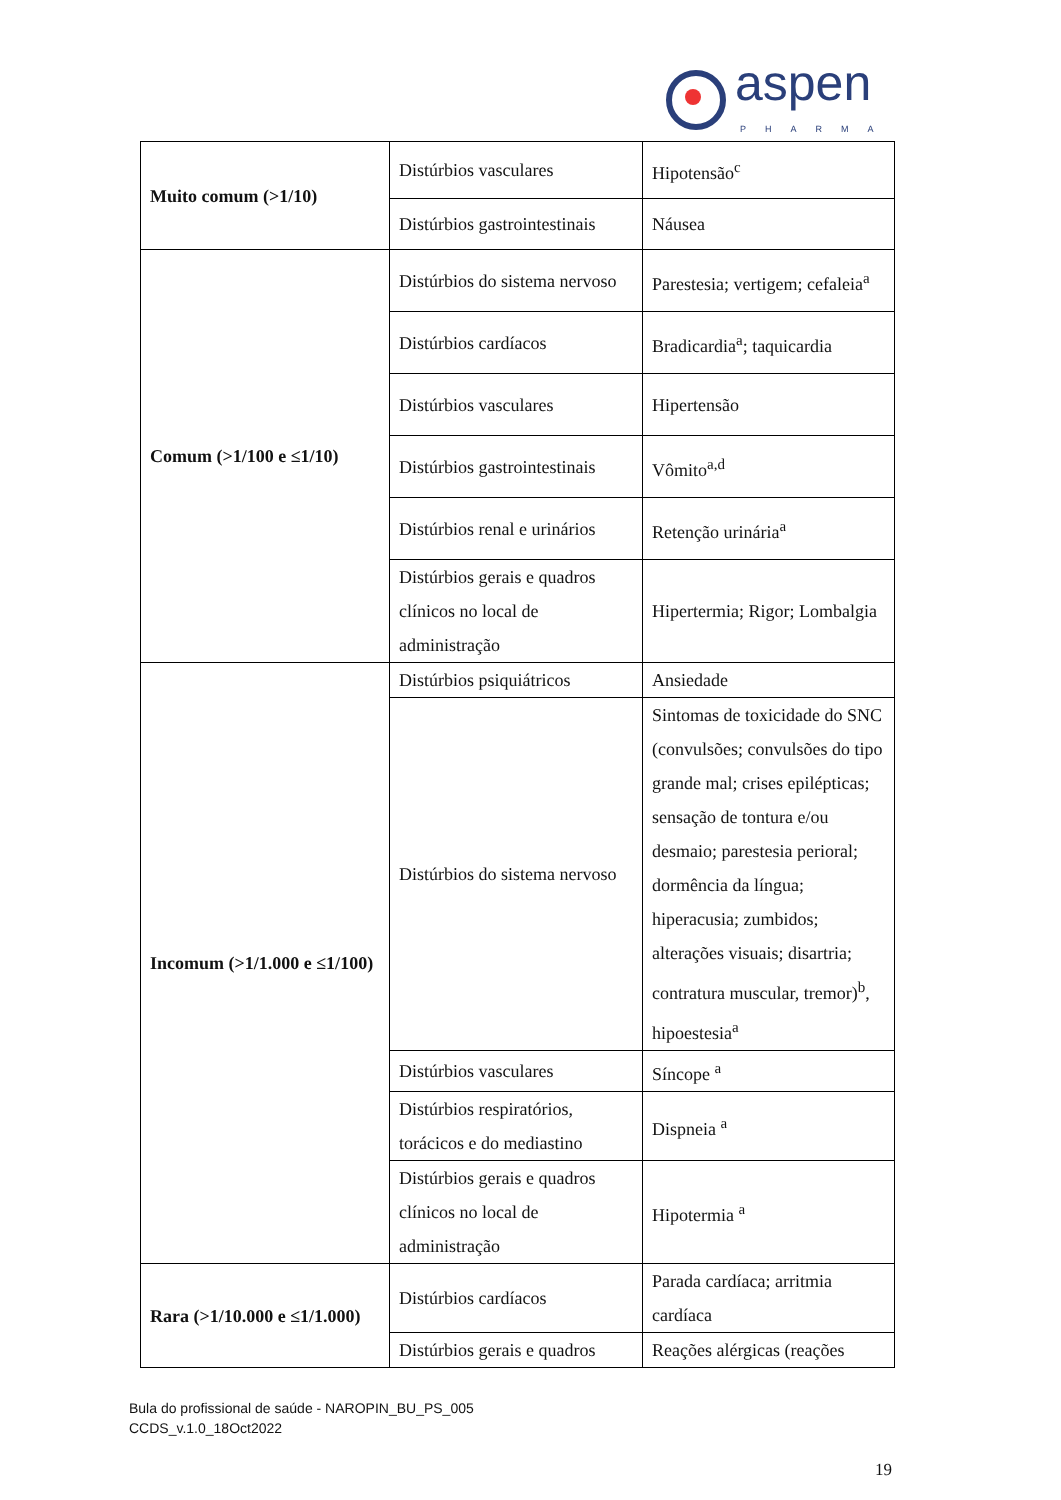aspen
PHARMA
| Muito comum (>1/10) | Distúrbios vasculares | Hipotensão<sup>c</sup> |
| | Distúrbios gastrointestinais | Náusea |
| Comum (>1/100 e ≤1/10) | Distúrbios do sistema nervoso | Parestesia; vertigem; cefaleia<sup>a</sup> |
| | Distúrbios cardíacos | Bradicardia<sup>a</sup>; taquicardia |
| | Distúrbios vasculares | Hipertensão |
| | Distúrbios gastrointestinais | Vômito<sup>a,d</sup> |
| | Distúrbios renal e urinários | Retenção urinária<sup>a</sup> |
| | Distúrbios gerais e quadros clínicos no local de administração | Hipertermia; Rigor; Lombalgia |
| Incomum (>1/1.000 e ≤1/100) | Distúrbios psiquiátricos | Ansiedade |
| | Distúrbios do sistema nervoso | Sintomas de toxicidade do SNC (convulsões; convulsões do tipo grande mal; crises epilépticas; sensação de tontura e/ou desmaio; parestesia perioral; dormência da língua; hiperacusia; zumbidos; alterações visuais; disartria; contratura muscular, tremor)<sup>b</sup>, hipoestesia<sup>a</sup> |
| | Distúrbios vasculares | Síncope <sup>a</sup> |
| | Distúrbios respiratórios, torácicos e do mediastino | Dispneia <sup>a</sup> |
| | Distúrbios gerais e quadros clínicos no local de administração | Hipotermia <sup>a</sup> |
| Rara (>1/10.000 e ≤1/1.000) | Distúrbios cardíacos | Parada cardíaca; arritmia cardíaca |
| | Distúrbios gerais e quadros | Reações alérgicas (reações |
Bula do profissional de saúde - NAROPIN_BU_PS_005
CCDS_v.1.0_18Oct2022
19